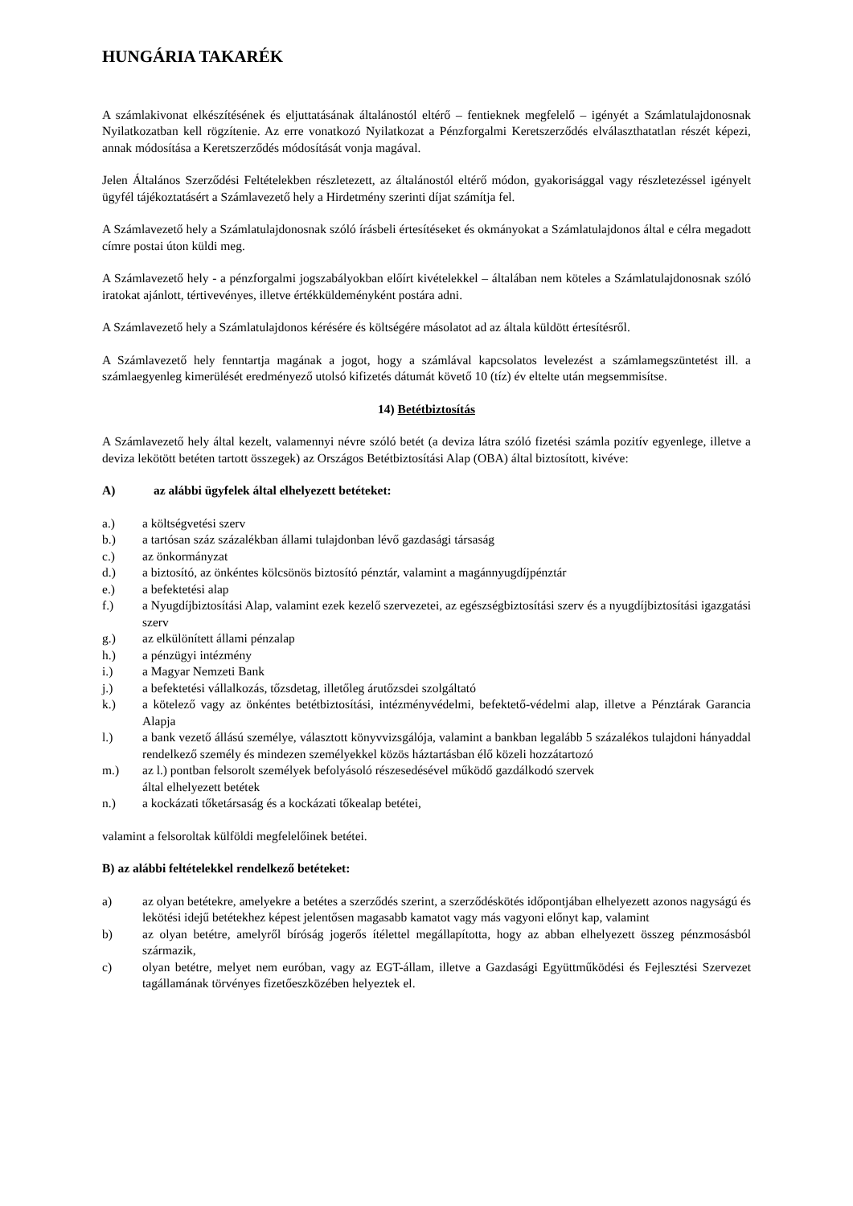HUNGÁRIA TAKARÉK
A számlakivonat elkészítésének és eljuttatásának általánostól eltérő – fentieknek megfelelő – igényét a Számlatulajdonosnak Nyilatkozatban kell rögzítenie. Az erre vonatkozó Nyilatkozat a Pénzforgalmi Keretszerződés elválaszthatatlan részét képezi, annak módosítása a Keretszerződés módosítását vonja magával.
Jelen Általános Szerződési Feltételekben részletezett, az általánostól eltérő módon, gyakorisággal vagy részletezéssel igényelt ügyfél tájékoztatásért a Számlavezető hely a Hirdetmény szerinti díjat számítja fel.
A Számlavezető hely a Számlatulajdonosnak szóló írásbeli értesítéseket és okmányokat a Számlatulajdonos által e célra megadott címre postai úton küldi meg.
A Számlavezető hely - a pénzforgalmi jogszabályokban előírt kivételekkel – általában nem köteles a Számlatulajdonosnak szóló iratokat ajánlott, tértivevényes, illetve értékküldeményként postára adni.
A Számlavezető hely a Számlatulajdonos kérésére és költségére másolatot ad az általa küldött értesítésről.
A Számlavezető hely fenntartja magának a jogot, hogy a számlával kapcsolatos levelezést a számlamegszüntetést ill. a számlaegyenleg kimerülését eredményező utolsó kifizetés dátumát követő 10 (tíz) év eltelte után megsemmisítse.
14) Betétbiztosítás
A Számlavezető hely által kezelt, valamennyi névre szóló betét (a deviza látra szóló fizetési számla pozitív egyenlege, illetve a deviza lekötött betéten tartott összegek) az Országos Betétbiztosítási Alap (OBA) által biztosított, kivéve:
A) az alábbi ügyfelek által elhelyezett betéteket:
a.) a költségvetési szerv
b.) a tartósan száz százalékban állami tulajdonban lévő gazdasági társaság
c.) az önkormányzat
d.) a biztosító, az önkéntes kölcsönös biztosító pénztár, valamint a magánnyugdíjpénztár
e.) a befektetési alap
f.) a Nyugdíjbiztosítási Alap, valamint ezek kezelő szervezetei, az egészségbiztosítási szerv és a nyugdíjbiztosítási igazgatási szerv
g.) az elkülönített állami pénzalap
h.) a pénzügyi intézmény
i.) a Magyar Nemzeti Bank
j.) a befektetési vállalkozás, tőzsdetag, illetőleg árutőzsdei szolgáltató
k.) a kötelező vagy az önkéntes betétbiztosítási, intézményvédelmi, befektető-védelmi alap, illetve a Pénztárak Garancia Alapja
l.) a bank vezető állású személye, választott könyvvizsgálója, valamint a bankban legalább 5 százalékos tulajdoni hányaddal rendelkező személy és mindezen személyekkel közös háztartásban élő közeli hozzátartozó
m.) az l.) pontban felsorolt személyek befolyásoló részesedésével működő gazdálkodó szervek
által elhelyezett betétek
n.) a kockázati tőketársaság és a kockázati tőkealap betétei,
valamint a felsoroltak külföldi megfelelőinek betétei.
B) az alábbi feltételekkel rendelkező betéteket:
a) az olyan betétekre, amelyekre a betétes a szerződés szerint, a szerződéskötés időpontjában elhelyezett azonos nagyságú és lekötési idejű betétekhez képest jelentősen magasabb kamatot vagy más vagyoni előnyt kap, valamint
b) az olyan betétre, amelyről bíróság jogerős ítélettel megállapította, hogy az abban elhelyezett összeg pénzmosásból származik,
c) olyan betétre, melyet nem euróban, vagy az EGT-állam, illetve a Gazdasági Együttműködési és Fejlesztési Szervezet tagállamának törvényes fizetőeszközében helyeztek el.